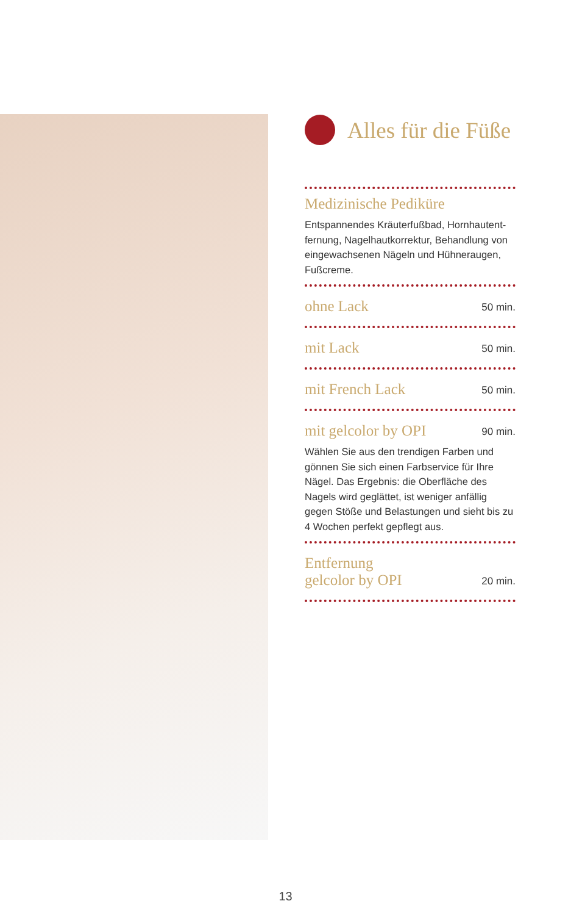Alles für die Füße
Medizinische Pediküre
Entspannendes Kräuterfußbad, Hornhautent-fernung, Nagelhautkorrektur, Behandlung von eingewachsenen Nägeln und Hühneraugen, Fußcreme.
ohne Lack
50 min.
mit Lack
50 min.
mit French Lack
50 min.
mit gelcolor by OPI
90 min.
Wählen Sie aus den trendigen Farben und gönnen Sie sich einen Farbservice für Ihre Nägel. Das Ergebnis: die Oberfläche des Nagels wird geglättet, ist weniger anfällig gegen Stöße und Belastungen und sieht bis zu 4 Wochen perfekt gepflegt aus.
Entfernung
gelcolor by OPI
20 min.
13